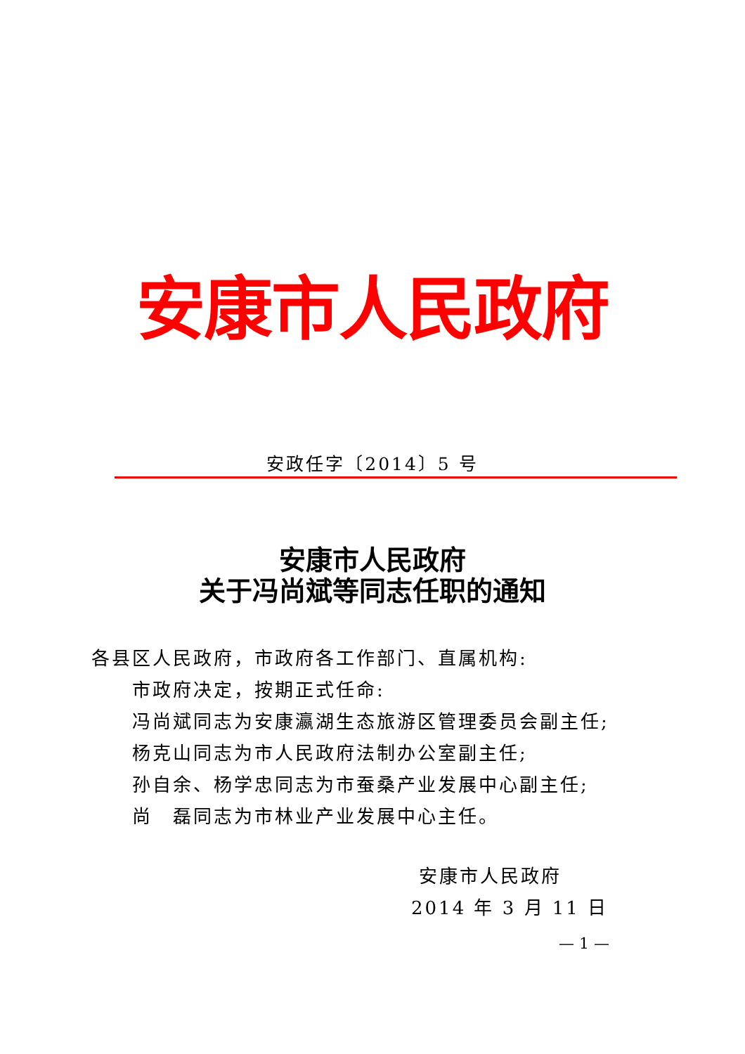安康市人民政府
安政任字〔2014〕5 号
安康市人民政府
关于冯尚斌等同志任职的通知
各县区人民政府，市政府各工作部门、直属机构:
市政府决定，按期正式任命:
冯尚斌同志为安康瀛湖生态旅游区管理委员会副主任;
杨克山同志为市人民政府法制办公室副主任;
孙自余、杨学忠同志为市蚕桑产业发展中心副主任;
尚　磊同志为市林业产业发展中心主任。
安康市人民政府
2014 年 3 月 11 日
— 1 —